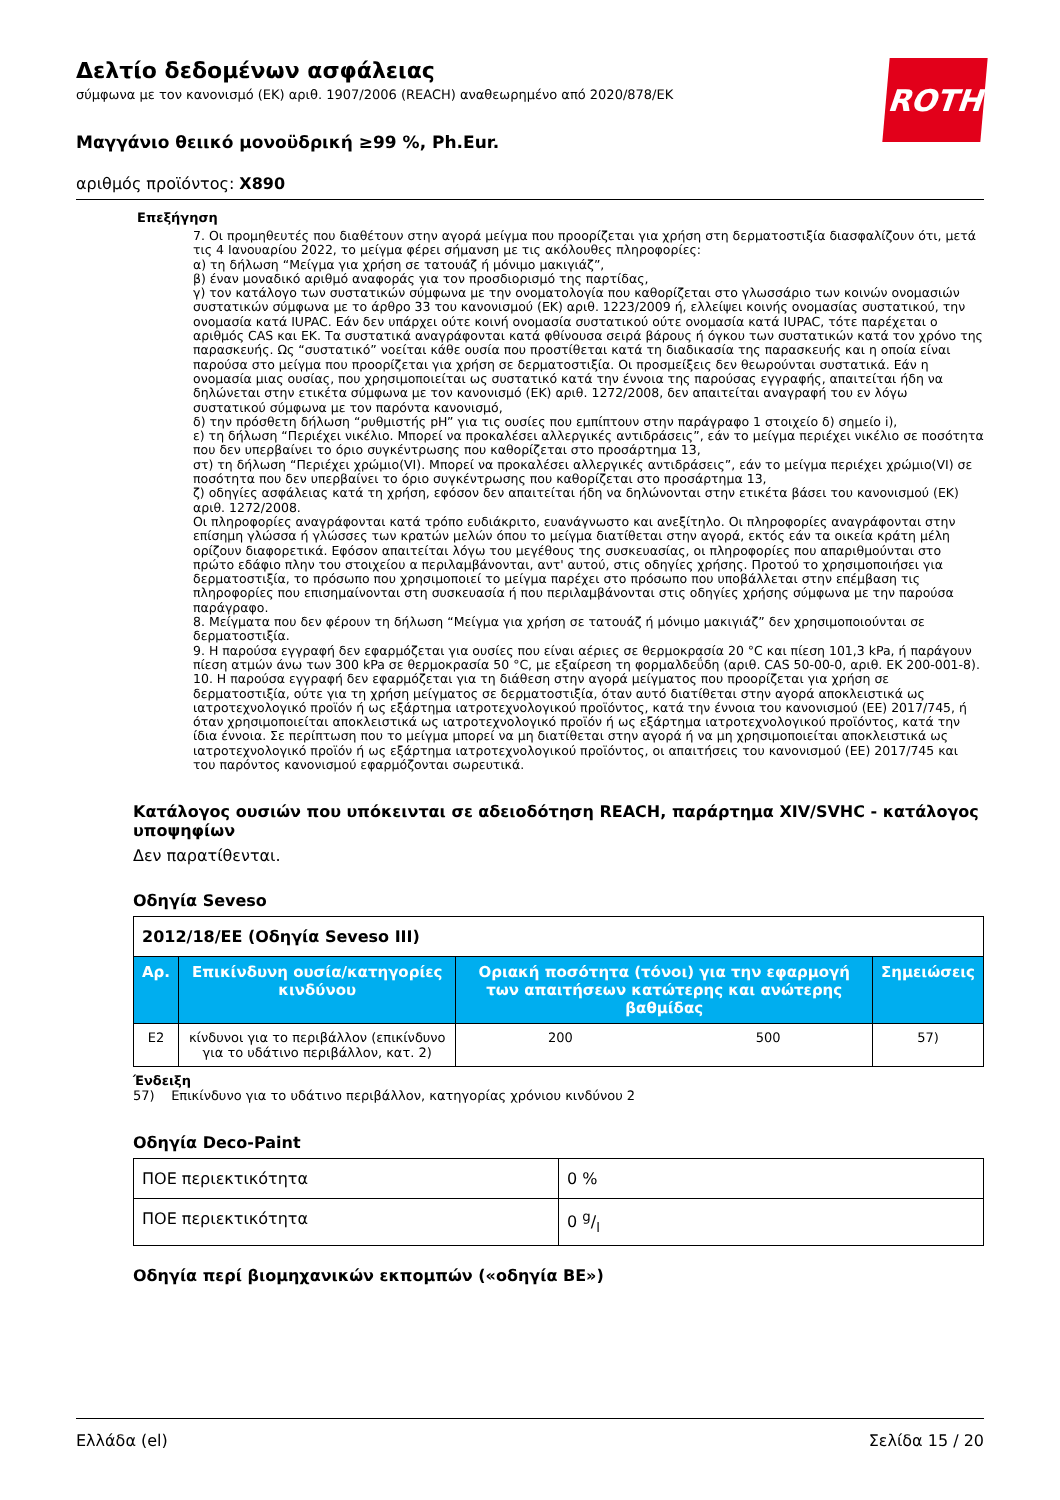ROTH
Δελτίο δεδομένων ασφάλειας
σύμφωνα με τον κανονισμό (ΕΚ) αριθ. 1907/2006 (REACH) αναθεωρημένο από 2020/878/ΕΚ
Μαγγάνιο θειικό μονοϋδρική ≥99 %, Ph.Eur.
αριθμός προϊόντος: X890
Επεξήγηση
7. Οι προμηθευτές που διαθέτουν στην αγορά μείγμα που προορίζεται για χρήση στη δερματοστιξία διασφαλίζουν ότι, μετά τις 4 Ιανουαρίου 2022, το μείγμα φέρει σήμανση με τις ακόλουθες πληροφορίες:
α) τη δήλωση “Μείγμα για χρήση σε τατουάζ ή μόνιμο μακιγιάζ”,
β) έναν μοναδικό αριθμό αναφοράς για τον προσδιορισμό της παρτίδας,
γ) τον κατάλογο των συστατικών σύμφωνα με την ονοματολογία που καθορίζεται στο γλωσσάριο των κοινών ονομασιών συστατικών σύμφωνα με το άρθρο 33 του κανονισμού (ΕΚ) αριθ. 1223/2009 ή, ελλείψει κοινής ονομασίας συστατικού, την ονομασία κατά IUPAC. Εάν δεν υπάρχει ούτε κοινή ονομασία συστατικού ούτε ονομασία κατά IUPAC, τότε παρέχεται ο αριθμός CAS και ΕΚ. Τα συστατικά αναγράφονται κατά φθίνουσα σειρά βάρους ή όγκου των συστατικών κατά τον χρόνο της παρασκευής. Ως “συστατικό” νοείται κάθε ουσία που προστίθεται κατά τη διαδικασία της παρασκευής και η οποία είναι παρούσα στο μείγμα που προορίζεται για χρήση σε δερματοστιξία. Οι προσμείξεις δεν θεωρούνται συστατικά. Εάν η ονομασία μιας ουσίας, που χρησιμοποιείται ως συστατικό κατά την έννοια της παρούσας εγγραφής, απαιτείται ήδη να δηλώνεται στην ετικέτα σύμφωνα με τον κανονισμό (ΕΚ) αριθ. 1272/2008, δεν απαιτείται αναγραφή του εν λόγω συστατικού σύμφωνα με τον παρόντα κανονισμό,
δ) την πρόσθετη δήλωση “ρυθμιστής pH” για τις ουσίες που εμπίπτουν στην παράγραφο 1 στοιχείο δ) σημείο i),
ε) τη δήλωση “Περιέχει νικέλιο. Μπορεί να προκαλέσει αλλεργικές αντιδράσεις”, εάν το μείγμα περιέχει νικέλιο σε ποσότητα που δεν υπερβαίνει το όριο συγκέντρωσης που καθορίζεται στο προσάρτημα 13,
στ) τη δήλωση “Περιέχει χρώμιο(VI). Μπορεί να προκαλέσει αλλεργικές αντιδράσεις”, εάν το μείγμα περιέχει χρώμιο(VI) σε ποσότητα που δεν υπερβαίνει το όριο συγκέντρωσης που καθορίζεται στο προσάρτημα 13,
ζ) οδηγίες ασφάλειας κατά τη χρήση, εφόσον δεν απαιτείται ήδη να δηλώνονται στην ετικέτα βάσει του κανονισμού (ΕΚ) αριθ. 1272/2008.
Οι πληροφορίες αναγράφονται κατά τρόπο ευδιάκριτο, ευανάγνωστο και ανεξίτηλο. Οι πληροφορίες αναγράφονται στην επίσημη γλώσσα ή γλώσσες των κρατών μελών όπου το μείγμα διατίθεται στην αγορά, εκτός εάν τα οικεία κράτη μέλη ορίζουν διαφορετικά. Εφόσον απαιτείται λόγω του μεγέθους της συσκευασίας, οι πληροφορίες που απαριθμούνται στο πρώτο εδάφιο πλην του στοιχείου α περιλαμβάνονται, αντ' αυτού, στις οδηγίες χρήσης. Προτού το χρησιμοποιήσει για δερματοστιξία, το πρόσωπο που χρησιμοποιεί το μείγμα παρέχει στο πρόσωπο που υποβάλλεται στην επέμβαση τις πληροφορίες που επισημαίνονται στη συσκευασία ή που περιλαμβάνονται στις οδηγίες χρήσης σύμφωνα με την παρούσα παράγραφο.
8. Μείγματα που δεν φέρουν τη δήλωση “Μείγμα για χρήση σε τατουάζ ή μόνιμο μακιγιάζ” δεν χρησιμοποιούνται σε δερματοστιξία.
9. Η παρούσα εγγραφή δεν εφαρμόζεται για ουσίες που είναι αέριες σε θερμοκρασία 20 °C και πίεση 101,3 kPa, ή παράγουν πίεση ατμών άνω των 300 kPa σε θερμοκρασία 50 °C, με εξαίρεση τη φορμαλδεΰδη (αριθ. CAS 50-00-0, αριθ. ΕΚ 200-001-8).
10. Η παρούσα εγγραφή δεν εφαρμόζεται για τη διάθεση στην αγορά μείγματος που προορίζεται για χρήση σε δερματοστιξία, ούτε για τη χρήση μείγματος σε δερματοστιξία, όταν αυτό διατίθεται στην αγορά αποκλειστικά ως ιατροτεχνολογικό προϊόν ή ως εξάρτημα ιατροτεχνολογικού προϊόντος, κατά την έννοια του κανονισμού (ΕΕ) 2017/745, ή όταν χρησιμοποιείται αποκλειστικά ως ιατροτεχνολογικό προϊόν ή ως εξάρτημα ιατροτεχνολογικού προϊόντος, κατά την ίδια έννοια. Σε περίπτωση που το μείγμα μπορεί να μη διατίθεται στην αγορά ή να μη χρησιμοποιείται αποκλειστικά ως ιατροτεχνολογικό προϊόν ή ως εξάρτημα ιατροτεχνολογικού προϊόντος, οι απαιτήσεις του κανονισμού (ΕΕ) 2017/745 και του παρόντος κανονισμού εφαρμόζονται σωρευτικά.
Κατάλογος ουσιών που υπόκεινται σε αδειοδότηση REACH, παράρτημα XIV/SVHC - κατάλογος υποψηφίων
Δεν παρατίθενται.
Οδηγία Seveso
| 2012/18/ΕΕ (Οδηγία Seveso III) | | | | |
| Αρ. | Επικίνδυνη ουσία/κατηγορίες κινδύνου | Οριακή ποσότητα (τόνοι) για την εφαρμογή των απαιτήσεων κατώτερης και ανώτερης βαθμίδας | | Σημειώσεις |
| E2 | κίνδυνοι για το περιβάλλον (επικίνδυνο για το υδάτινο περιβάλλον, κατ. 2) | 200 | 500 | 57) |
Ένδειξη
57) Επικίνδυνο για το υδάτινο περιβάλλον, κατηγορίας χρόνιου κινδύνου 2
Οδηγία Deco-Paint
| ΠΟΕ περιεκτικότητα | 0 % |
| ΠΟΕ περιεκτικότητα | 0 g/l |
Οδηγία περί βιομηχανικών εκπομπών («οδηγία ΒΕ»)
Ελλάδα (el) Σελίδα 15 / 20